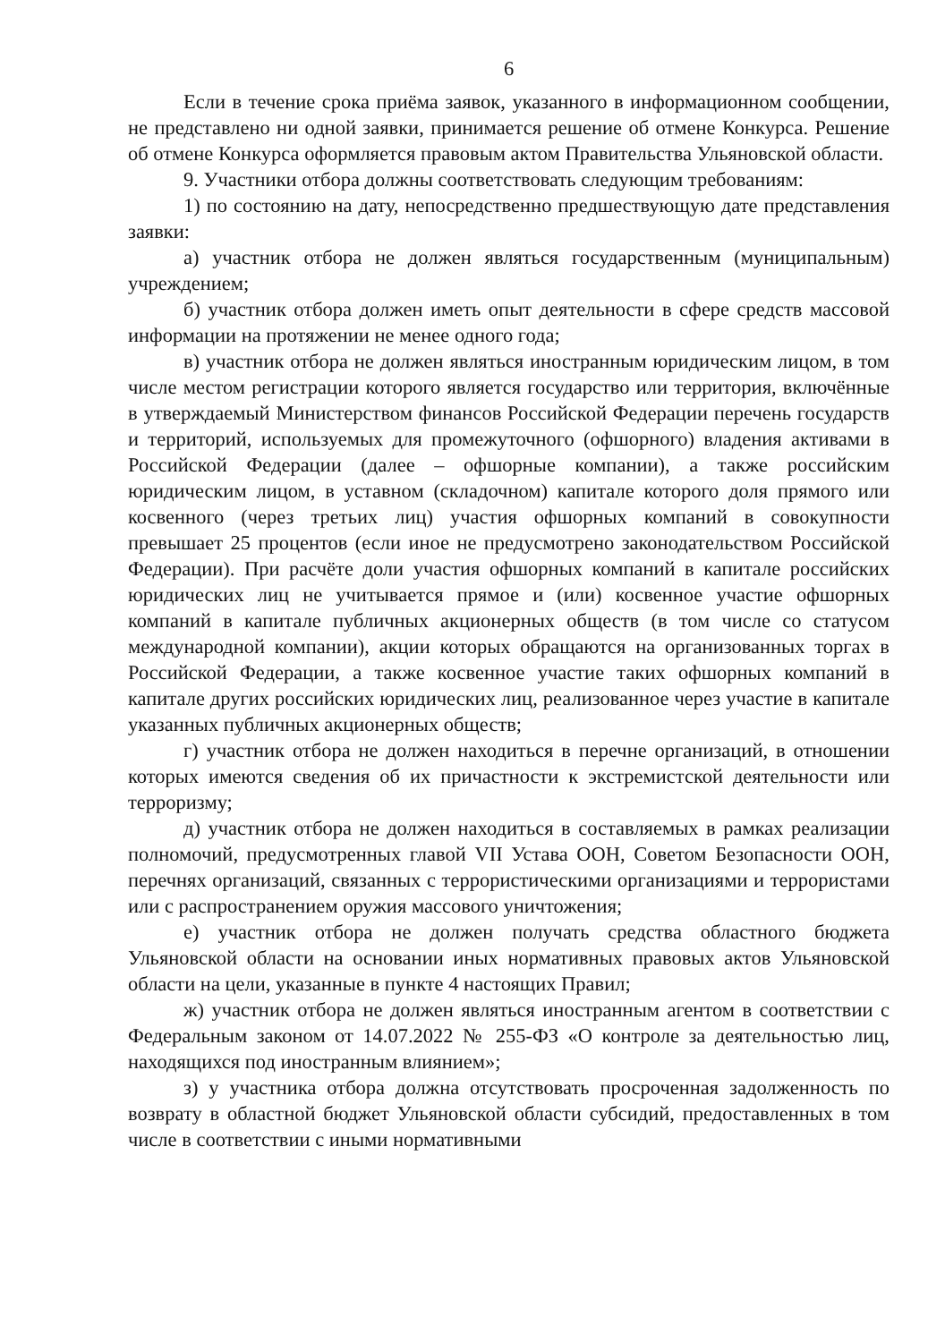6
Если в течение срока приёма заявок, указанного в информационном сообщении, не представлено ни одной заявки, принимается решение об отмене Конкурса. Решение об отмене Конкурса оформляется правовым актом Правительства Ульяновской области.
9. Участники отбора должны соответствовать следующим требованиям:
1) по состоянию на дату, непосредственно предшествующую дате представления заявки:
а) участник отбора не должен являться государственным (муниципальным) учреждением;
б) участник отбора должен иметь опыт деятельности в сфере средств массовой информации на протяжении не менее одного года;
в) участник отбора не должен являться иностранным юридическим лицом, в том числе местом регистрации которого является государство или территория, включённые в утверждаемый Министерством финансов Российской Федерации перечень государств и территорий, используемых для промежуточного (офшорного) владения активами в Российской Федерации (далее – офшорные компании), а также российским юридическим лицом, в уставном (складочном) капитале которого доля прямого или косвенного (через третьих лиц) участия офшорных компаний в совокупности превышает 25 процентов (если иное не предусмотрено законодательством Российской Федерации). При расчёте доли участия офшорных компаний в капитале российских юридических лиц не учитывается прямое и (или) косвенное участие офшорных компаний в капитале публичных акционерных обществ (в том числе со статусом международной компании), акции которых обращаются на организованных торгах в Российской Федерации, а также косвенное участие таких офшорных компаний в капитале других российских юридических лиц, реализованное через участие в капитале указанных публичных акционерных обществ;
г) участник отбора не должен находиться в перечне организаций, в отношении которых имеются сведения об их причастности к экстремистской деятельности или терроризму;
д) участник отбора не должен находиться в составляемых в рамках реализации полномочий, предусмотренных главой VII Устава ООН, Советом Безопасности ООН, перечнях организаций, связанных с террористическими организациями и террористами или с распространением оружия массового уничтожения;
е) участник отбора не должен получать средства областного бюджета Ульяновской области на основании иных нормативных правовых актов Ульяновской области на цели, указанные в пункте 4 настоящих Правил;
ж) участник отбора не должен являться иностранным агентом в соответствии с Федеральным законом от 14.07.2022 № 255-ФЗ «О контроле за деятельностью лиц, находящихся под иностранным влиянием»;
з) у участника отбора должна отсутствовать просроченная задолженность по возврату в областной бюджет Ульяновской области субсидий, предоставленных в том числе в соответствии с иными нормативными